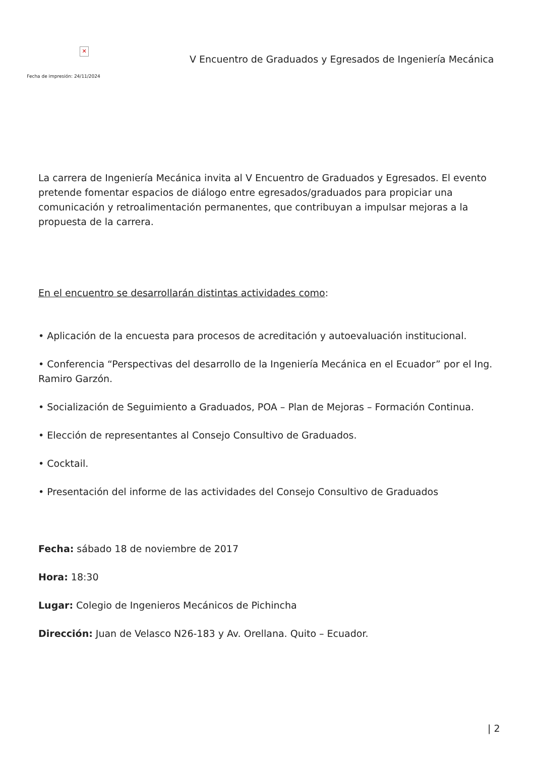✕
Fecha de impresión: 24/11/2024
V Encuentro de Graduados y Egresados de Ingeniería Mecánica
La carrera de Ingeniería Mecánica invita al V Encuentro de Graduados y Egresados. El evento pretende fomentar espacios de diálogo entre egresados/graduados para propiciar una comunicación y retroalimentación permanentes, que contribuyan a impulsar mejoras a la propuesta de la carrera.
En el encuentro se desarrollarán distintas actividades como:
• Aplicación de la encuesta para procesos de acreditación y autoevaluación institucional.
• Conferencia “Perspectivas del desarrollo de la Ingeniería Mecánica en el Ecuador” por el Ing. Ramiro Garzón.
• Socialización de Seguimiento a Graduados, POA – Plan de Mejoras – Formación Continua.
• Elección de representantes al Consejo Consultivo de Graduados.
• Cocktail.
• Presentación del informe de las actividades del Consejo Consultivo de Graduados
Fecha: sábado 18 de noviembre de 2017
Hora: 18:30
Lugar: Colegio de Ingenieros Mecánicos de Pichincha
Dirección: Juan de Velasco N26-183 y Av. Orellana. Quito – Ecuador.
| 2